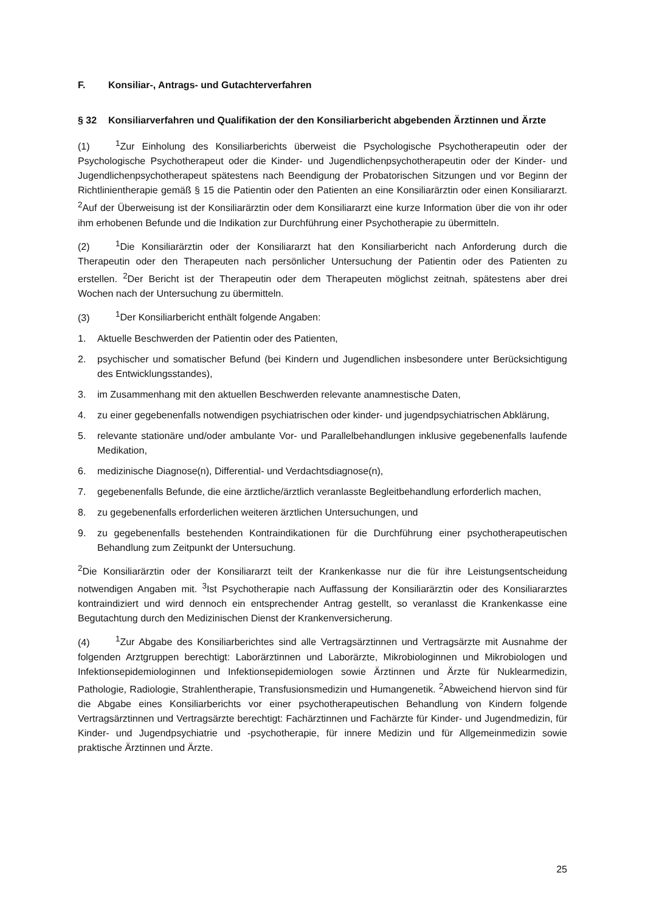F. Konsiliar-, Antrags- und Gutachterverfahren
§ 32 Konsiliarverfahren und Qualifikation der den Konsiliarbericht abgebenden Ärztinnen und Ärzte
(1)<sup>1</sup>Zur Einholung des Konsiliarberichts überweist die Psychologische Psychotherapeutin oder der Psychologische Psychotherapeut oder die Kinder- und Jugendlichenpsychotherapeutin oder der Kinder- und Jugendlichenpsychotherapeut spätestens nach Beendigung der Probatorischen Sitzungen und vor Beginn der Richtlinientherapie gemäß § 15 die Patientin oder den Patienten an eine Konsiliarärztin oder einen Konsiliararzt. <sup>2</sup>Auf der Überweisung ist der Konsiliarärztin oder dem Konsiliararzt eine kurze Information über die von ihr oder ihm erhobenen Befunde und die Indikation zur Durchführung einer Psychotherapie zu übermitteln.
(2)<sup>1</sup>Die Konsiliarärztin oder der Konsiliararzt hat den Konsiliarbericht nach Anforderung durch die Therapeutin oder den Therapeuten nach persönlicher Untersuchung der Patientin oder des Patienten zu erstellen. <sup>2</sup>Der Bericht ist der Therapeutin oder dem Therapeuten möglichst zeitnah, spätestens aber drei Wochen nach der Untersuchung zu übermitteln.
(3)<sup>1</sup>Der Konsiliarbericht enthält folgende Angaben:
1. Aktuelle Beschwerden der Patientin oder des Patienten,
2. psychischer und somatischer Befund (bei Kindern und Jugendlichen insbesondere unter Berücksichtigung des Entwicklungsstandes),
3. im Zusammenhang mit den aktuellen Beschwerden relevante anamnestische Daten,
4. zu einer gegebenenfalls notwendigen psychiatrischen oder kinder- und jugendpsychiatrischen Abklärung,
5. relevante stationäre und/oder ambulante Vor- und Parallelbehandlungen inklusive gegebenenfalls laufende Medikation,
6. medizinische Diagnose(n), Differential- und Verdachtsdiagnose(n),
7. gegebenenfalls Befunde, die eine ärztliche/ärztlich veranlasste Begleitbehandlung erforderlich machen,
8. zu gegebenenfalls erforderlichen weiteren ärztlichen Untersuchungen, und
9. zu gegebenenfalls bestehenden Kontraindikationen für die Durchführung einer psychotherapeutischen Behandlung zum Zeitpunkt der Untersuchung.
<sup>2</sup> Die Konsiliarärztin oder der Konsiliararzt teilt der Krankenkasse nur die für ihre Leistungsentscheidung notwendigen Angaben mit. <sup>3</sup>Ist Psychotherapie nach Auffassung der Konsiliarärztin oder des Konsiliararztes kontraindiziert und wird dennoch ein entsprechender Antrag gestellt, so veranlasst die Krankenkasse eine Begutachtung durch den Medizinischen Dienst der Krankenversicherung.
(4)<sup>1</sup>Zur Abgabe des Konsiliarberichtes sind alle Vertragsärztinnen und Vertragsärzte mit Ausnahme der folgenden Arztgruppen berechtigt: Laborärztinnen und Laborärzte, Mikrobiologinnen und Mikrobiologen und Infektionsepidemiologinnen und Infektionsepidemiologen sowie Ärztinnen und Ärzte für Nuklearmedizin, Pathologie, Radiologie, Strahlentherapie, Transfusionsmedizin und Humangenetik. <sup>2</sup>Abweichend hiervon sind für die Abgabe eines Konsiliarberichts vor einer psychotherapeutischen Behandlung von Kindern folgende Vertragsärztinnen und Vertragsärzte berechtigt: Fachärztinnen und Fachärzte für Kinder- und Jugendmedizin, für Kinder- und Jugendpsychiatrie und -psychotherapie, für innere Medizin und für Allgemeinmedizin sowie praktische Ärztinnen und Ärzte.
25